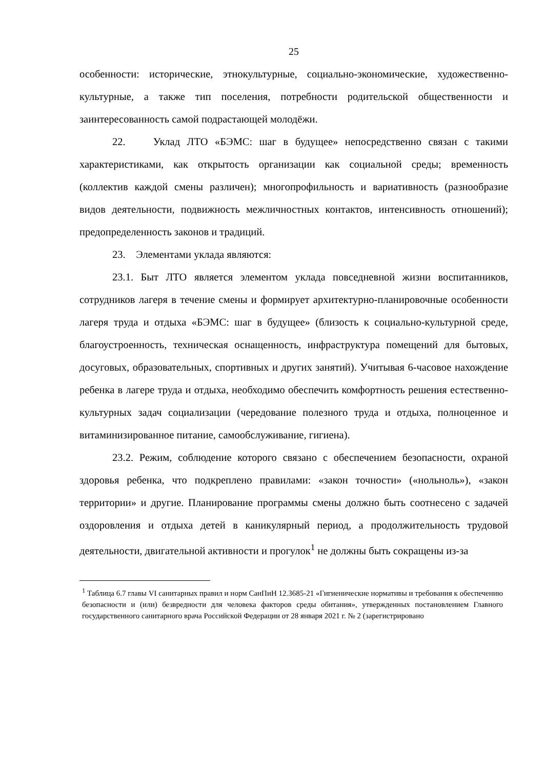25
особенности: исторические, этнокультурные, социально-экономические, художественно-культурные, а также тип поселения, потребности родительской общественности и заинтересованность самой подрастающей молодёжи.
22. Уклад ЛТО «БЭМС: шаг в будущее» непосредственно связан с такими характеристиками, как открытость организации как социальной среды; временность (коллектив каждой смены различен); многопрофильность и вариативность (разнообразие видов деятельности, подвижность межличностных контактов, интенсивность отношений); предопределенность законов и традиций.
23. Элементами уклада являются:
23.1. Быт ЛТО является элементом уклада повседневной жизни воспитанников, сотрудников лагеря в течение смены и формирует архитектурно-планировочные особенности лагеря труда и отдыха «БЭМС: шаг в будущее» (близость к социально-культурной среде, благоустроенность, техническая оснащенность, инфраструктура помещений для бытовых, досуговых, образовательных, спортивных и других занятий). Учитывая 6-часовое нахождение ребенка в лагере труда и отдыха, необходимо обеспечить комфортность решения естественно-культурных задач социализации (чередование полезного труда и отдыха, полноценное и витаминизированное питание, самообслуживание, гигиена).
23.2. Режим, соблюдение которого связано с обеспечением безопасности, охраной здоровья ребенка, что подкреплено правилами: «закон точности» («нольноль»), «закон территории» и другие. Планирование программы смены должно быть соотнесено с задачей оздоровления и отдыха детей в каникулярный период, а продолжительность трудовой деятельности, двигательной активности и прогулок<sup>1</sup> не должны быть сокращены из-за
<sup>1</sup> Таблица 6.7 главы VI санитарных правил и норм СанПиН 12.3685-21 «Гигиенические нормативы и требования к обеспечению безопасности и (или) безвредности для человека факторов среды обитания», утвержденных постановлением Главного государственного санитарного врача Российской Федерации от 28 января 2021 г. № 2 (зарегистрировано